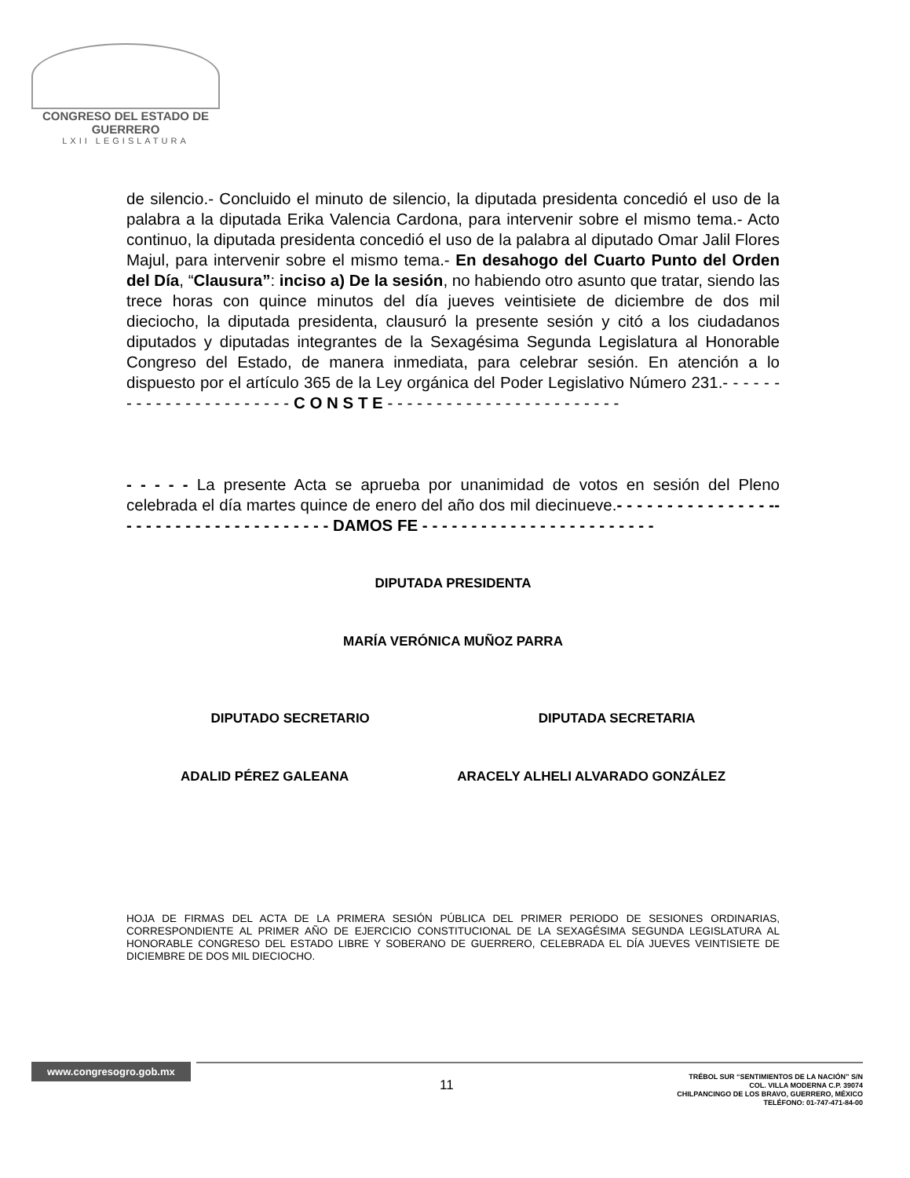CONGRESO DEL ESTADO DE GUERRERO
LXII LEGISLATURA
de silencio.- Concluido el minuto de silencio, la diputada presidenta concedió el uso de la palabra a la diputada Erika Valencia Cardona, para intervenir sobre el mismo tema.- Acto continuo, la diputada presidenta concedió el uso de la palabra al diputado Omar Jalil Flores Majul, para intervenir sobre el mismo tema.- En desahogo del Cuarto Punto del Orden del Día, “Clausura”: inciso a) De la sesión, no habiendo otro asunto que tratar, siendo las trece horas con quince minutos del día jueves veintisiete de diciembre de dos mil dieciocho, la diputada presidenta, clausuró la presente sesión y citó a los ciudadanos diputados y diputadas integrantes de la Sexagésima Segunda Legislatura al Honorable Congreso del Estado, de manera inmediata, para celebrar sesión. En atención a lo dispuesto por el artículo 365 de la Ley orgánica del Poder Legislativo Número 231.- - - - - - - - - - - - - - - - - - - - - - - C O N S T E - - - - - - - - - - - - - - - - - - - - - - - -
- - - - - La presente Acta se aprueba por unanimidad de votos en sesión del Pleno celebrada el día martes quince de enero del año dos mil diecinueve.- - - - - - - - - - - - - - - -- - - - - - - - - - - - - - - - - - - - - - DAMOS FE - - - - - - - - - - - - - - - - - - - - - - - -
DIPUTADA PRESIDENTA
MARÍA VERÓNICA MUÑOZ PARRA
DIPUTADO SECRETARIO DIPUTADA SECRETARIA
ADALID PÉREZ GALEANA ARACELY ALHELI ALVARADO GONZÁLEZ
HOJA DE FIRMAS DEL ACTA DE LA PRIMERA SESIÓN PÚBLICA DEL PRIMER PERIODO DE SESIONES ORDINARIAS, CORRESPONDIENTE AL PRIMER AÑO DE EJERCICIO CONSTITUCIONAL DE LA SEXAGÉSIMA SEGUNDA LEGISLATURA AL HONORABLE CONGRESO DEL ESTADO LIBRE Y SOBERANO DE GUERRERO, CELEBRADA EL DÍA JUEVES VEINTISIETE DE DICIEMBRE DE DOS MIL DIECIOCHO.
www.congresogro.gob.mx
11
TRÉBOL SUR “SENTIMIENTOS DE LA NACIÓN” S/N
COL. VILLA MODERNA C.P. 39074
CHILPANCINGO DE LOS BRAVO, GUERRERO, MÉXICO
TELÉFONO: 01-747-471-84-00